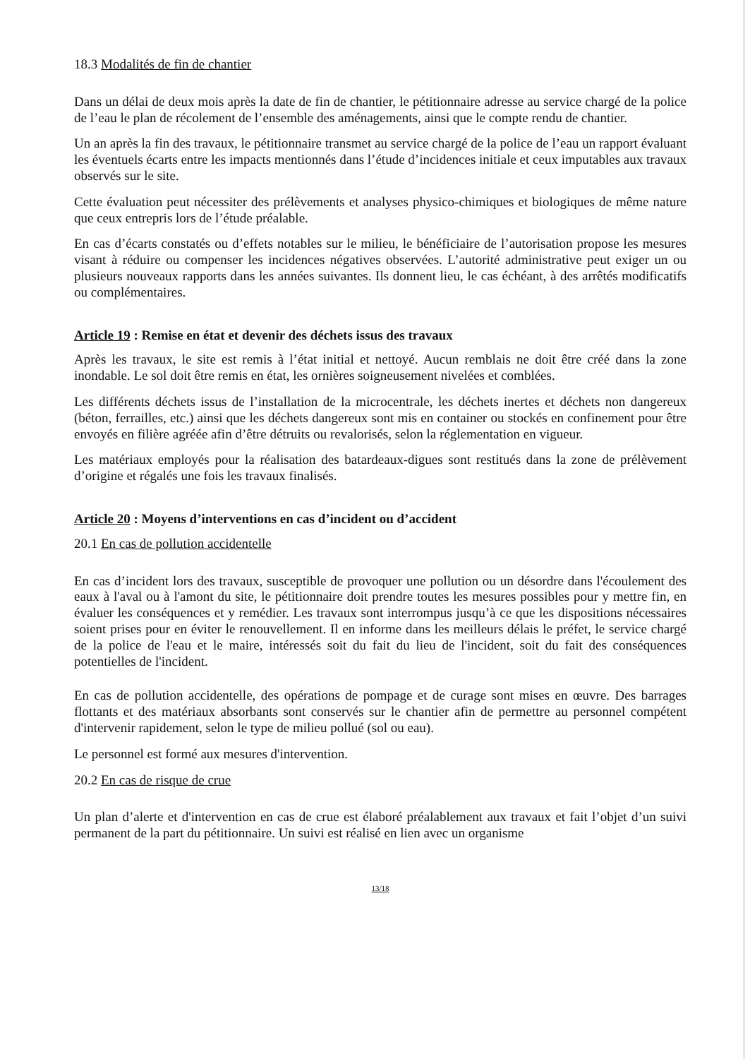18.3 Modalités de fin de chantier
Dans un délai de deux mois après la date de fin de chantier, le pétitionnaire adresse au service chargé de la police de l’eau le plan de récolement de l’ensemble des aménagements, ainsi que le compte rendu de chantier.
Un an après la fin des travaux, le pétitionnaire transmet au service chargé de la police de l’eau un rapport évaluant les éventuels écarts entre les impacts mentionnés dans l’étude d’incidences initiale et ceux imputables aux travaux observés sur le site.
Cette évaluation peut nécessiter des prélèvements et analyses physico-chimiques et biologiques de même nature que ceux entrepris lors de l’étude préalable.
En cas d’écarts constatés ou d’effets notables sur le milieu, le bénéficiaire de l’autorisation propose les mesures visant à réduire ou compenser les incidences négatives observées. L’autorité administrative peut exiger un ou plusieurs nouveaux rapports dans les années suivantes. Ils donnent lieu, le cas échéant, à des arrêtés modificatifs ou complémentaires.
Article 19 : Remise en état et devenir des déchets issus des travaux
Après les travaux, le site est remis à l’état initial et nettoyé. Aucun remblais ne doit être créé dans la zone inondable. Le sol doit être remis en état, les ornières soigneusement nivelées et comblées.
Les différents déchets issus de l’installation de la microcentrale, les déchets inertes et déchets non dangereux (béton, ferrailles, etc.) ainsi que les déchets dangereux sont mis en container ou stockés en confinement pour être envoyés en filière agréée afin d’être détruits ou revalorisés, selon la réglementation en vigueur.
Les matériaux employés pour la réalisation des batardeaux-digues sont restitués dans la zone de prélèvement d’origine et régalés une fois les travaux finalisés.
Article 20 : Moyens d’interventions en cas d’incident ou d’accident
20.1 En cas de pollution accidentelle
En cas d’incident lors des travaux, susceptible de provoquer une pollution ou un désordre dans l'écoulement des eaux à l'aval ou à l'amont du site, le pétitionnaire doit prendre toutes les mesures possibles pour y mettre fin, en évaluer les conséquences et y remédier. Les travaux sont interrompus jusqu’à ce que les dispositions nécessaires soient prises pour en éviter le renouvellement. Il en informe dans les meilleurs délais le préfet, le service chargé de la police de l'eau et le maire, intéressés soit du fait du lieu de l'incident, soit du fait des conséquences potentielles de l'incident.
En cas de pollution accidentelle, des opérations de pompage et de curage sont mises en œuvre. Des barrages flottants et des matériaux absorbants sont conservés sur le chantier afin de permettre au personnel compétent d'intervenir rapidement, selon le type de milieu pollué (sol ou eau).
Le personnel est formé aux mesures d'intervention.
20.2 En cas de risque de crue
Un plan d’alerte et d'intervention en cas de crue est élaboré préalablement aux travaux et fait l’objet d’un suivi permanent de la part du pétitionnaire. Un suivi est réalisé en lien avec un organisme
13/18